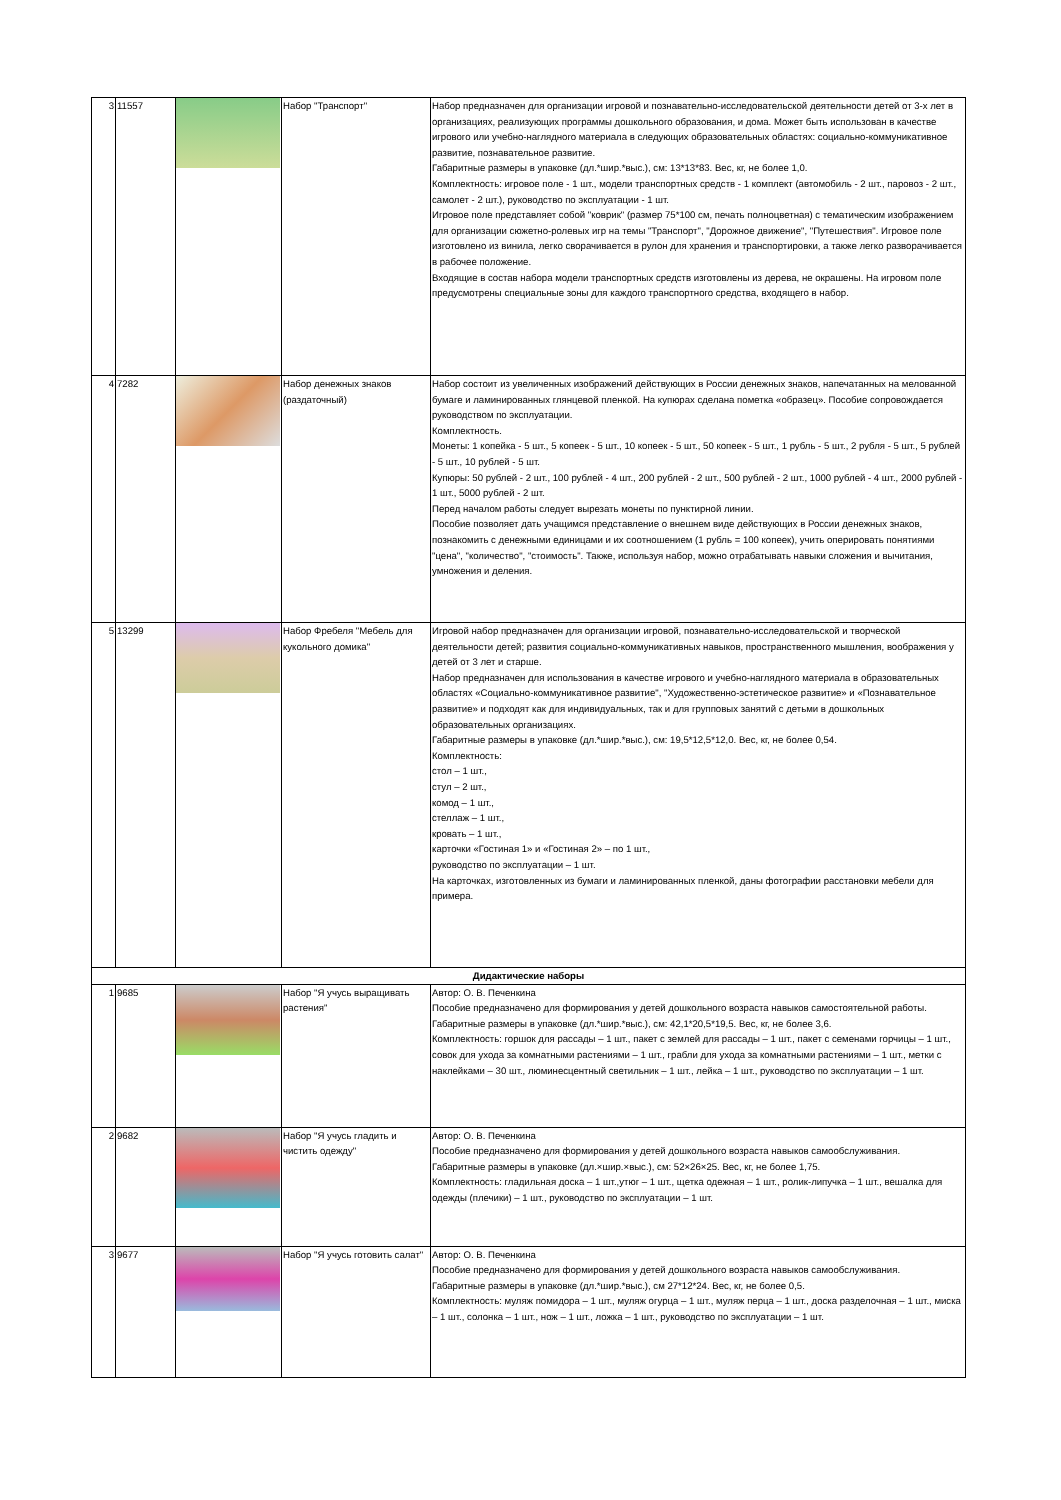| 3 | 11557 | | Набор "Транспорт" | Набор предназначен для организации игровой и познавательно-исследовательской деятельности детей от 3-х лет в организациях, реализующих программы дошкольного образования, и дома. Может быть использован в качестве игрового или учебно-наглядного материала в следующих образовательных областях: социально-коммуникативное развитие, познавательное развитие. Габаритные размеры в упаковке (дл.*шир.*выс.), см: 13*13*83. Вес, кг, не более 1,0. Комплектность: игровое поле - 1 шт., модели транспортных средств - 1 комплект (автомобиль - 2 шт., паровоз - 2 шт., самолет - 2 шт.), руководство по эксплуатации - 1 шт. Игровое поле представляет собой "коврик" (размер 75*100 см, печать полноцветная) с тематическим изображением для организации сюжетно-ролевых игр на темы "Транспорт", "Дорожное движение", "Путешествия". Игровое поле изготовлено из винила, легко сворачивается в рулон для хранения и транспортировки, а также легко разворачивается в рабочее положение. Входящие в состав набора модели транспортных средств изготовлены из дерева, не окрашены. На игровом поле предусмотрены специальные зоны для каждого транспортного средства, входящего в набор. |
| 4 | 7282 | | Набор денежных знаков (раздаточный) | Набор состоит из увеличенных изображений действующих в России денежных знаков, напечатанных на мелованной бумаге и ламинированных глянцевой пленкой. На купюрах сделана пометка «образец». Пособие сопровождается руководством по эксплуатации. Комплектность. Монеты: 1 копейка - 5 шт., 5 копеек - 5 шт., 10 копеек - 5 шт., 50 копеек - 5 шт., 1 рубль - 5 шт., 2 рубля - 5 шт., 5 рублей - 5 шт., 10 рублей - 5 шт. Купюры: 50 рублей - 2 шт., 100 рублей - 4 шт., 200 рублей - 2 шт., 500 рублей - 2 шт., 1000 рублей - 4 шт., 2000 рублей - 1 шт., 5000 рублей - 2 шт. Перед началом работы следует вырезать монеты по пунктирной линии. Пособие позволяет дать учащимся представление о внешнем виде действующих в России денежных знаков, познакомить с денежными единицами и их соотношением (1 рубль = 100 копеек), учить оперировать понятиями "цена", "количество", "стоимость". Также, используя набор, можно отрабатывать навыки сложения и вычитания, умножения и деления. |
| 5 | 13299 | | Набор Фребеля "Мебель для кукольного домика" | Игровой набор предназначен для организации игровой, познавательно-исследовательской и творческой деятельности детей; развития социально-коммуникативных навыков, пространственного мышления, воображения у детей от 3 лет и старше. Набор предназначен для использования в качестве игрового и учебно-наглядного материала в образовательных областях «Социально-коммуникативное развитие", "Художественно-эстетическое развитие» и «Познавательное развитие» и подходят как для индивидуальных, так и для групповых занятий с детьми в дошкольных образовательных организациях. Габаритные размеры в упаковке (дл.*шир.*выс.), см: 19,5*12,5*12,0. Вес, кг, не более 0,54. Комплектность: стол – 1 шт., стул – 2 шт., комод – 1 шт., стеллаж – 1 шт., кровать – 1 шт., карточки «Гостиная 1» и «Гостиная 2» – по 1 шт., руководство по эксплуатации – 1 шт. На карточках, изготовленных из бумаги и ламинированных пленкой, даны фотографии расстановки мебели для примера. |
| Дидактические наборы | | | | |
| 1 | 9685 | | Набор "Я учусь выращивать растения" | Автор: О. В. Печенкина Пособие предназначено для формирования у детей дошкольного возраста навыков самостоятельной работы. Габаритные размеры в упаковке (дл.*шир.*выс.), см: 42,1*20,5*19,5. Вес, кг, не более 3,6. Комплектность: горшок для рассады – 1 шт., пакет с землей для рассады – 1 шт., пакет с семенами горчицы – 1 шт., совок для ухода за комнатными растениями – 1 шт., грабли для ухода за комнатными растениями – 1 шт., метки с наклейками – 30 шт., люминесцентный светильник – 1 шт., лейка – 1 шт., руководство по эксплуатации – 1 шт. |
| 2 | 9682 | | Набор "Я учусь гладить и чистить одежду" | Автор: О. В. Печенкина Пособие предназначено для формирования у детей дошкольного возраста навыков самообслуживания. Габаритные размеры в упаковке (дл.×шир.×выс.), см: 52×26×25. Вес, кг, не более 1,75. Комплектность: гладильная доска – 1 шт.,утюг – 1 шт., щетка одежная – 1 шт., ролик-липучка – 1 шт., вешалка для одежды (плечики) – 1 шт., руководство по эксплуатации – 1 шт. |
| 3 | 9677 | | Набор "Я учусь готовить салат" | Автор: О. В. Печенкина Пособие предназначено для формирования у детей дошкольного возраста навыков самообслуживания. Габаритные размеры в упаковке (дл.*шир.*выс.), см 27*12*24. Вес, кг, не более 0,5. Комплектность: муляж помидора – 1 шт., муляж огурца – 1 шт., муляж перца – 1 шт., доска разделочная – 1 шт., миска – 1 шт., солонка – 1 шт., нож – 1 шт., ложка – 1 шт., руководство по эксплуатации – 1 шт. |